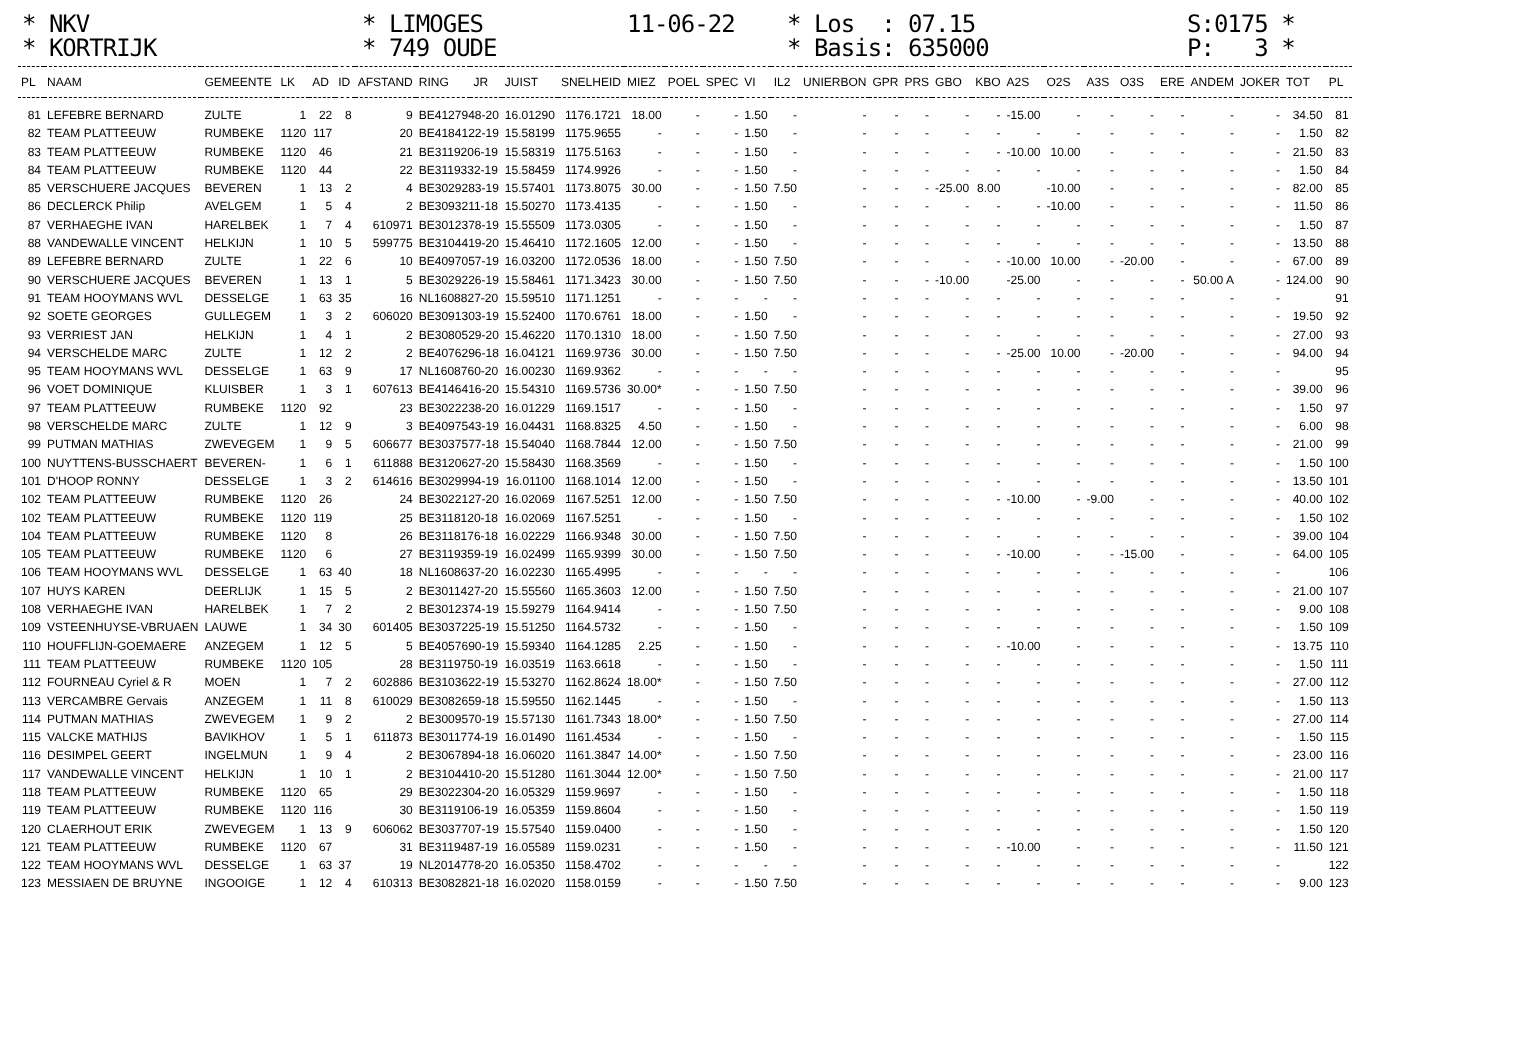* NKV * KORTRIJK
* LIMOGES * 749 OUDE
11-06-22
* Los : 07.15 * Basis: 635000
S:0175 * P: 3 *
| PL | NAAM | GEMEENTE | LK | AD | ID | AFSTAND | RING | JR | JUIST | SNELHEID | MIEZ | POEL | SPEC | VI | IL2 | UNIERBON | GPR | PRS | GBO | KBO | A2S | O2S | A3S | O3S | ERE | ANDEM | JOKER | TOT | PL |
| --- | --- | --- | --- | --- | --- | --- | --- | --- | --- | --- | --- | --- | --- | --- | --- | --- | --- | --- | --- | --- | --- | --- | --- | --- | --- | --- | --- | --- | --- |
| 81 | LEFEBRE BERNARD | ZULTE | 1 | 22 | 8 | 9 | BE4127948-20 | | 16.01290 | 1176.1721 | 18.00 | - | - | 1.50 | - | - | - | - | - | - | -15.00 | - | - | - | - | - | - | 34.50 | 81 |
| 82 | TEAM PLATTEEUW | RUMBEKE | 1120 | 117 | | 20 | BE4184122-19 | | 15.58199 | 1175.9655 | - | - | - | 1.50 | - | - | - | - | - | - | - | - | - | - | - | - | - | 1.50 | 82 |
| 83 | TEAM PLATTEEUW | RUMBEKE | 1120 | 46 | | 21 | BE3119206-19 | | 15.58319 | 1175.5163 | - | - | - | 1.50 | - | - | - | - | - | - | -10.00 | 10.00 | - | - | - | - | - | 21.50 | 83 |
| 84 | TEAM PLATTEEUW | RUMBEKE | 1120 | 44 | | 22 | BE3119332-19 | | 15.58459 | 1174.9926 | - | - | - | 1.50 | - | - | - | - | - | - | - | - | - | - | - | - | - | 1.50 | 84 |
| 85 | VERSCHUERE JACQUES | BEVEREN | 1 | 13 | 2 | 4 | BE3029283-19 | | 15.57401 | 1173.8075 | 30.00 | - | - | 1.50 | 7.50 | - | - | - | -25.00 | 8.00 | | -10.00 | - | - | - | - | - | 82.00 | 85 |
| 86 | DECLERCK Philip | AVELGEM | 1 | 5 | 4 | 2 | BE3093211-18 | | 15.50270 | 1173.4135 | - | - | - | 1.50 | - | - | - | - | - | - | - | -10.00 | - | - | - | - | - | 11.50 | 86 |
| 87 | VERHAEGHE IVAN | HARELBEK | 1 | 7 | 4 | 610971 | BE3012378-19 | | 15.55509 | 1173.0305 | - | - | - | 1.50 | - | - | - | - | - | - | - | - | - | - | - | - | - | 1.50 | 87 |
| 88 | VANDEWALLE VINCENT | HELKIJN | 1 | 10 | 5 | 599775 | BE3104419-20 | | 15.46410 | 1172.1605 | 12.00 | - | - | 1.50 | - | - | - | - | - | - | - | - | - | - | - | - | - | 13.50 | 88 |
| 89 | LEFEBRE BERNARD | ZULTE | 1 | 22 | 6 | 10 | BE4097057-19 | | 16.03200 | 1172.0536 | 18.00 | - | - | 1.50 | 7.50 | - | - | - | - | - | -10.00 | 10.00 | - | -20.00 | - | - | - | 67.00 | 89 |
| 90 | VERSCHUERE JACQUES | BEVEREN | 1 | 13 | 1 | 5 | BE3029226-19 | | 15.58461 | 1171.3423 | 30.00 | - | - | 1.50 | 7.50 | - | - | - | -10.00 | | -25.00 | - | - | - | - | 50.00 A | - | 124.00 | 90 |
| 91 | TEAM HOOYMANS WVL | DESSELGE | 1 | 63 | 35 | 16 | NL1608827-20 | | 15.59510 | 1171.1251 | - | - | - | - | - | - | - | - | - | - | - | - | - | - | - | - | - | | 91 |
| 92 | SOETE GEORGES | GULLEGEM | 1 | 3 | 2 | 606020 | BE3091303-19 | | 15.52400 | 1170.6761 | 18.00 | - | - | 1.50 | - | - | - | - | - | - | - | - | - | - | - | - | - | 19.50 | 92 |
| 93 | VERRIEST JAN | HELKIJN | 1 | 4 | 1 | 2 | BE3080529-20 | | 15.46220 | 1170.1310 | 18.00 | - | - | 1.50 | 7.50 | - | - | - | - | - | - | - | - | - | - | - | - | 27.00 | 93 |
| 94 | VERSCHELDE MARC | ZULTE | 1 | 12 | 2 | 2 | BE4076296-18 | | 16.04121 | 1169.9736 | 30.00 | - | - | 1.50 | 7.50 | - | - | - | - | - | -25.00 | 10.00 | - | -20.00 | - | - | - | 94.00 | 94 |
| 95 | TEAM HOOYMANS WVL | DESSELGE | 1 | 63 | 9 | 17 | NL1608760-20 | | 16.00230 | 1169.9362 | - | - | - | - | - | - | - | - | - | - | - | - | - | - | - | - | - | | 95 |
| 96 | VOET DOMINIQUE | KLUISBER | 1 | 3 | 1 | 607613 | BE4146416-20 | | 15.54310 | 1169.5736 | 30.00* | - | - | 1.50 | 7.50 | - | - | - | - | - | - | - | - | - | - | - | - | 39.00 | 96 |
| 97 | TEAM PLATTEEUW | RUMBEKE | 1120 | 92 | | 23 | BE3022238-20 | | 16.01229 | 1169.1517 | - | - | - | 1.50 | - | - | - | - | - | - | - | - | - | - | - | - | - | 1.50 | 97 |
| 98 | VERSCHELDE MARC | ZULTE | 1 | 12 | 9 | 3 | BE4097543-19 | | 16.04431 | 1168.8325 | 4.50 | - | - | 1.50 | - | - | - | - | - | - | - | - | - | - | - | - | - | 6.00 | 98 |
| 99 | PUTMAN MATHIAS | ZWEVEGEM | 1 | 9 | 5 | 606677 | BE3037577-18 | | 15.54040 | 1168.7844 | 12.00 | - | - | 1.50 | 7.50 | - | - | - | - | - | - | - | - | - | - | - | - | 21.00 | 99 |
| 100 | NUYTTENS-BUSSCHAERT | BEVEREN- | 1 | 6 | 1 | 611888 | BE3120627-20 | | 15.58430 | 1168.3569 | - | - | - | 1.50 | - | - | - | - | - | - | - | - | - | - | - | - | - | 1.50 | 100 |
| 101 | D'HOOP RONNY | DESSELGE | 1 | 3 | 2 | 614616 | BE3029994-19 | | 16.01100 | 1168.1014 | 12.00 | - | - | 1.50 | - | - | - | - | - | - | - | - | - | - | - | - | - | 13.50 | 101 |
| 102 | TEAM PLATTEEUW | RUMBEKE | 1120 | 26 | | 24 | BE3022127-20 | | 16.02069 | 1167.5251 | 12.00 | - | - | 1.50 | 7.50 | - | - | - | - | - | -10.00 | - | -9.00 | - | - | - | - | 40.00 | 102 |
| 102 | TEAM PLATTEEUW | RUMBEKE | 1120 | 119 | | 25 | BE3118120-18 | | 16.02069 | 1167.5251 | - | - | - | 1.50 | - | - | - | - | - | - | - | - | - | - | - | - | - | 1.50 | 102 |
| 104 | TEAM PLATTEEUW | RUMBEKE | 1120 | 8 | | 26 | BE3118176-18 | | 16.02229 | 1166.9348 | 30.00 | - | - | 1.50 | 7.50 | - | - | - | - | - | - | - | - | - | - | - | - | 39.00 | 104 |
| 105 | TEAM PLATTEEUW | RUMBEKE | 1120 | 6 | | 27 | BE3119359-19 | | 16.02499 | 1165.9399 | 30.00 | - | - | 1.50 | 7.50 | - | - | - | - | - | -10.00 | - | - | -15.00 | - | - | - | 64.00 | 105 |
| 106 | TEAM HOOYMANS WVL | DESSELGE | 1 | 63 | 40 | 18 | NL1608637-20 | | 16.02230 | 1165.4995 | - | - | - | - | - | - | - | - | - | - | - | - | - | - | - | - | - | | 106 |
| 107 | HUYS KAREN | DEERLIJK | 1 | 15 | 5 | 2 | BE3011427-20 | | 15.55560 | 1165.3603 | 12.00 | - | - | 1.50 | 7.50 | - | - | - | - | - | - | - | - | - | - | - | - | 21.00 | 107 |
| 108 | VERHAEGHE IVAN | HARELBEK | 1 | 7 | 2 | 2 | BE3012374-19 | | 15.59279 | 1164.9414 | - | - | - | 1.50 | 7.50 | - | - | - | - | - | - | - | - | - | - | - | - | 9.00 | 108 |
| 109 | VSTEENHUYSE-VBRUAEN | LAUWE | 1 | 34 | 30 | 601405 | BE3037225-19 | | 15.51250 | 1164.5732 | - | - | - | 1.50 | - | - | - | - | - | - | - | - | - | - | - | - | - | 1.50 | 109 |
| 110 | HOUFFLIJN-GOEMAERE | ANZEGEM | 1 | 12 | 5 | 5 | BE4057690-19 | | 15.59340 | 1164.1285 | 2.25 | - | - | 1.50 | - | - | - | - | - | - | -10.00 | - | - | - | - | - | - | 13.75 | 110 |
| 111 | TEAM PLATTEEUW | RUMBEKE | 1120 | 105 | | 28 | BE3119750-19 | | 16.03519 | 1163.6618 | - | - | - | 1.50 | - | - | - | - | - | - | - | - | - | - | - | - | - | 1.50 | 111 |
| 112 | FOURNEAU Cyriel & R | MOEN | 1 | 7 | 2 | 602886 | BE3103622-19 | | 15.53270 | 1162.8624 | 18.00* | - | - | 1.50 | 7.50 | - | - | - | - | - | - | - | - | - | - | - | - | 27.00 | 112 |
| 113 | VERCAMBRE Gervais | ANZEGEM | 1 | 11 | 8 | 610029 | BE3082659-18 | | 15.59550 | 1162.1445 | - | - | - | 1.50 | - | - | - | - | - | - | - | - | - | - | - | - | - | 1.50 | 113 |
| 114 | PUTMAN MATHIAS | ZWEVEGEM | 1 | 9 | 2 | 2 | BE3009570-19 | | 15.57130 | 1161.7343 | 18.00* | - | - | 1.50 | 7.50 | - | - | - | - | - | - | - | - | - | - | - | - | 27.00 | 114 |
| 115 | VALCKE MATHIJS | BAVIKHOV | 1 | 5 | 1 | 611873 | BE3011774-19 | | 16.01490 | 1161.4534 | - | - | - | 1.50 | - | - | - | - | - | - | - | - | - | - | - | - | - | 1.50 | 115 |
| 116 | DESIMPEL GEERT | INGELMUN | 1 | 9 | 4 | 2 | BE3067894-18 | | 16.06020 | 1161.3847 | 14.00* | - | - | 1.50 | 7.50 | - | - | - | - | - | - | - | - | - | - | - | - | 23.00 | 116 |
| 117 | VANDEWALLE VINCENT | HELKIJN | 1 | 10 | 1 | 2 | BE3104410-20 | | 15.51280 | 1161.3044 | 12.00* | - | - | 1.50 | 7.50 | - | - | - | - | - | - | - | - | - | - | - | - | 21.00 | 117 |
| 118 | TEAM PLATTEEUW | RUMBEKE | 1120 | 65 | | 29 | BE3022304-20 | | 16.05329 | 1159.9697 | - | - | - | 1.50 | - | - | - | - | - | - | - | - | - | - | - | - | - | 1.50 | 118 |
| 119 | TEAM PLATTEEUW | RUMBEKE | 1120 | 116 | | 30 | BE3119106-19 | | 16.05359 | 1159.8604 | - | - | - | 1.50 | - | - | - | - | - | - | - | - | - | - | - | - | - | 1.50 | 119 |
| 120 | CLAERHOUT ERIK | ZWEVEGEM | 1 | 13 | 9 | 606062 | BE3037707-19 | | 15.57540 | 1159.0400 | - | - | - | 1.50 | - | - | - | - | - | - | - | - | - | - | - | - | - | 1.50 | 120 |
| 121 | TEAM PLATTEEUW | RUMBEKE | 1120 | 67 | | 31 | BE3119487-19 | | 16.05589 | 1159.0231 | - | - | - | 1.50 | - | - | - | - | - | - | -10.00 | - | - | - | - | - | - | 11.50 | 121 |
| 122 | TEAM HOOYMANS WVL | DESSELGE | 1 | 63 | 37 | 19 | NL2014778-20 | | 16.05350 | 1158.4702 | - | - | - | - | - | - | - | - | - | - | - | - | - | - | - | - | - | | 122 |
| 123 | MESSIAEN DE BRUYNE | INGOOIGE | 1 | 12 | 4 | 610313 | BE3082821-18 | | 16.02020 | 1158.0159 | - | - | - | 1.50 | 7.50 | - | - | - | - | - | - | - | - | - | - | - | - | 9.00 | 123 |